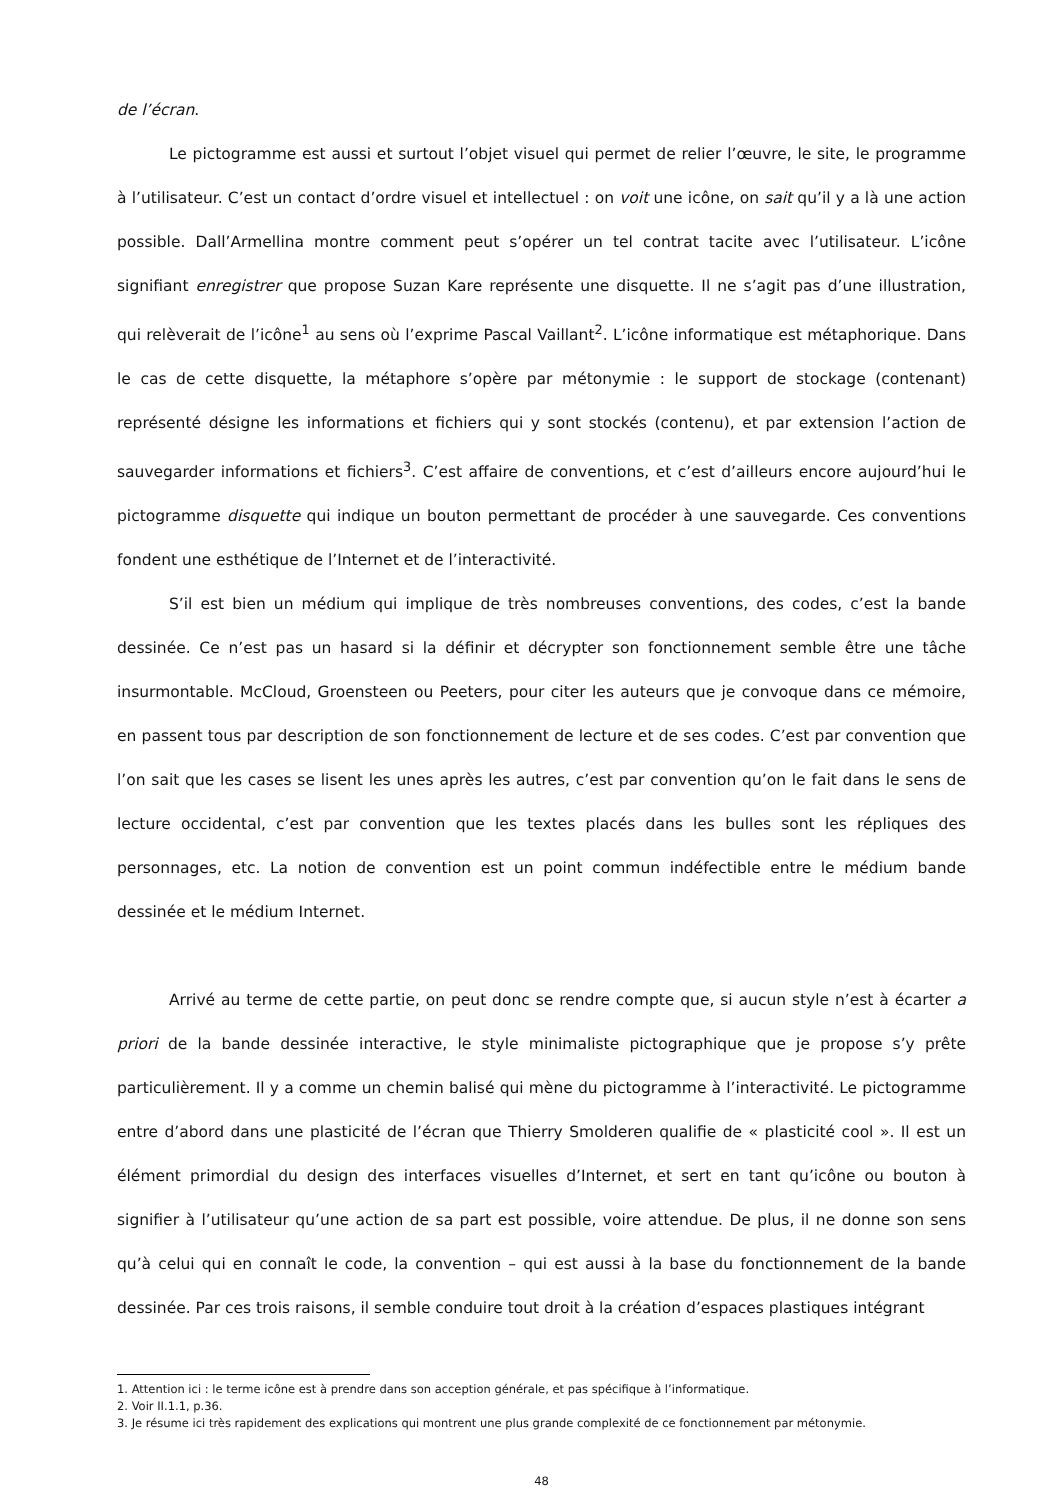de l’écran.
Le pictogramme est aussi et surtout l’objet visuel qui permet de relier l’œuvre, le site, le programme à l’utilisateur. C’est un contact d’ordre visuel et intellectuel : on voit une icône, on sait qu’il y a là une action possible. Dall’Armellina montre comment peut s’opérer un tel contrat tacite avec l’utilisateur. L’icône signifiant enregistrer que propose Suzan Kare représente une disquette. Il ne s’agit pas d’une illustration, qui relèverait de l’icône<sup>1</sup> au sens où l’exprime Pascal Vaillant<sup>2</sup>. L’icône informatique est métaphorique. Dans le cas de cette disquette, la métaphore s’opère par métonymie : le support de stockage (contenant) représenté désigne les informations et fichiers qui y sont stockés (contenu), et par extension l’action de sauvegarder informations et fichiers<sup>3</sup>. C’est affaire de conventions, et c’est d’ailleurs encore aujourd’hui le pictogramme disquette qui indique un bouton permettant de procéder à une sauvegarde. Ces conventions fondent une esthétique de l’Internet et de l’interactivité.
S’il est bien un médium qui implique de très nombreuses conventions, des codes, c’est la bande dessinée. Ce n’est pas un hasard si la définir et décrypter son fonctionnement semble être une tâche insurmontable. McCloud, Groensteen ou Peeters, pour citer les auteurs que je convoque dans ce mémoire, en passent tous par description de son fonctionnement de lecture et de ses codes. C’est par convention que l’on sait que les cases se lisent les unes après les autres, c’est par convention qu’on le fait dans le sens de lecture occidental, c’est par convention que les textes placés dans les bulles sont les répliques des personnages, etc. La notion de convention est un point commun indéfectible entre le médium bande dessinée et le médium Internet.
Arrivé au terme de cette partie, on peut donc se rendre compte que, si aucun style n’est à écarter a priori de la bande dessinée interactive, le style minimaliste pictographique que je propose s’y prête particulièrement. Il y a comme un chemin balisé qui mène du pictogramme à l’interactivité. Le pictogramme entre d’abord dans une plasticité de l’écran que Thierry Smolderen qualifie de « plasticité cool ». Il est un élément primordial du design des interfaces visuelles d’Internet, et sert en tant qu’icône ou bouton à signifier à l’utilisateur qu’une action de sa part est possible, voire attendue. De plus, il ne donne son sens qu’à celui qui en connaît le code, la convention – qui est aussi à la base du fonctionnement de la bande dessinée. Par ces trois raisons, il semble conduire tout droit à la création d’espaces plastiques intégrant
1. Attention ici : le terme icône est à prendre dans son acception générale, et pas spécifique à l’informatique.
2. Voir II.1.1, p.36.
3. Je résume ici très rapidement des explications qui montrent une plus grande complexité de ce fonctionnement par métonymie.
48